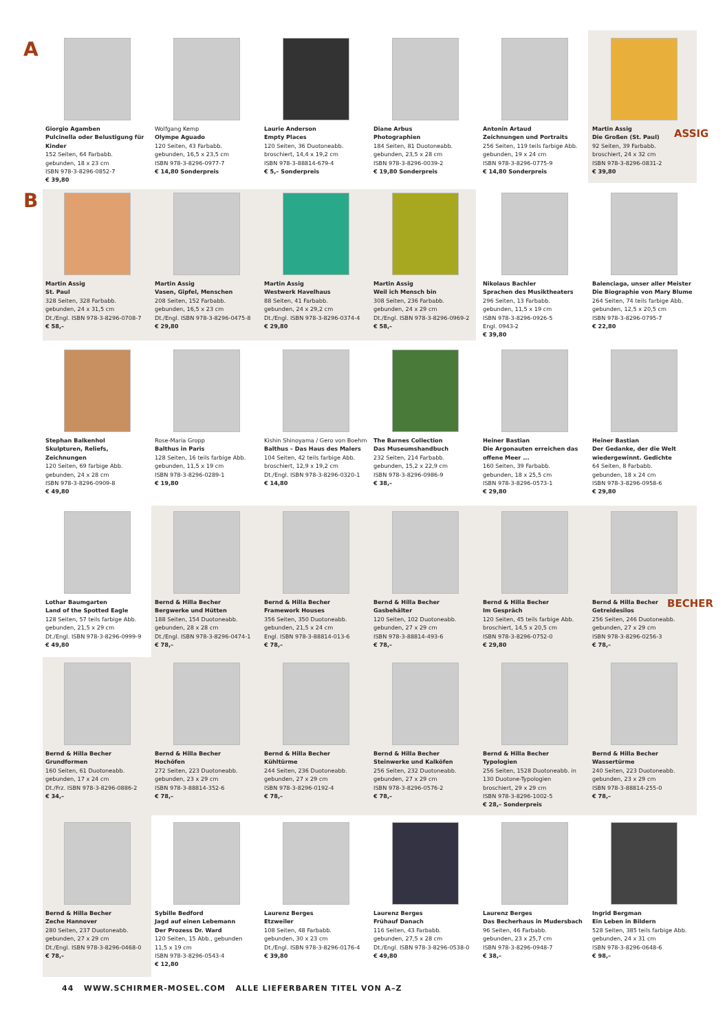A
Giorgio Agamben
Pulcinella oder Belustigung für Kinder
152 Seiten, 64 Farbabb.
gebunden, 18 x 23 cm
ISBN 978-3-8296-0852-7
€ 39,80
Wolfgang Kemp
Olympe Aguado
120 Seiten, 43 Farbabb.
gebunden, 16,5 x 23,5 cm
ISBN 978-3-8296-0977-7
€ 14,80 Sonderpreis
Laurie Anderson
Empty Places
120 Seiten, 36 Duotoneabb.
broschiert, 14,4 x 19,2 cm
ISBN 978-3-88814-679-4
€ 5,– Sonderpreis
Diane Arbus
Photographien
184 Seiten, 81 Duotoneabb.
gebunden, 23,5 x 28 cm
ISBN 978-3-8296-0039-2
€ 19,80 Sonderpreis
Antonin Artaud
Zeichnungen und Portraits
256 Seiten, 119 teils farbige Abb.
gebunden, 19 x 24 cm
ISBN 978-3-8296-0775-9
€ 14,80 Sonderpreis
Martin Assig
Die Großen (St. Paul)
92 Seiten, 39 Farbabb.
broschiert, 24 x 32 cm
ISBN 978-3-8296-0831-2
€ 39,80
ASSIG
B
Martin Assig
St. Paul
328 Seiten, 328 Farbabb.
gebunden, 24 x 31,5 cm
Dt./Engl. ISBN 978-3-8296-0708-7
€ 58,–
Martin Assig
Vasen, Gipfel, Menschen
208 Seiten, 152 Farbabb.
gebunden, 16,5 x 23 cm
Dt./Engl. ISBN 978-3-8296-0475-8
€ 29,80
Martin Assig
Westwerk Havelhaus
88 Seiten, 41 Farbabb.
gebunden, 24 x 29,2 cm
Dt./Engl. ISBN 978-3-8296-0374-4
€ 29,80
Martin Assig
Weil ich Mensch bin
308 Seiten, 236 Farbabb.
gebunden, 24 x 29 cm
Dt./Engl. ISBN 978-3-8296-0969-2
€ 58,–
Nikolaus Bachler
Sprachen des Musiktheaters
296 Seiten, 13 Farbabb.
gebunden, 11,5 x 19 cm
ISBN 978-3-8296-0926-5
Engl. 0943-2
€ 39,80
Balenciaga, unser aller Meister
Die Biographie von Mary Blume
264 Seiten, 74 teils farbige Abb.
gebunden, 12,5 x 20,5 cm
ISBN 978-3-8296-0795-7
€ 22,80
Stephan Balkenhol
Skulpturen, Reliefs, Zeichnungen
120 Seiten, 69 farbige Abb.
gebunden, 24 x 28 cm
ISBN 978-3-8296-0909-8
€ 49,80
Rose-Maria Gropp
Balthus in Paris
128 Seiten, 16 teils farbige Abb.
gebunden, 11,5 x 19 cm
ISBN 978-3-8296-0289-1
€ 19,80
Kishin Shinoyama / Gero von Boehm
Balthus – Das Haus des Malers
104 Seiten, 42 teils farbige Abb.
broschiert, 12,9 x 19,2 cm
Dt./Engl. ISBN 978-3-8296-0320-1
€ 14,80
The Barnes Collection
Das Museumshandbuch
232 Seiten, 214 Farbabb.
gebunden, 15,2 x 22,9 cm
ISBN 978-3-8296-0986-9
€ 38,–
Heiner Bastian
Die Argonauten erreichen das offene Meer ...
160 Seiten, 39 Farbabb.
gebunden, 18 x 25,5 cm
ISBN 978-3-8296-0573-1
€ 29,80
Heiner Bastian
Der Gedanke, der die Welt wiedergewinnt. Gedichte
64 Seiten, 8 Farbabb.
gebunden, 18 x 24 cm
ISBN 978-3-8296-0958-6
€ 29,80
Lothar Baumgarten
Land of the Spotted Eagle
128 Seiten, 57 teils farbige Abb.
gebunden, 21,5 x 29 cm
Dt./Engl. ISBN 978-3-8296-0999-9
€ 49,80
Bernd & Hilla Becher
Bergwerke und Hütten
188 Seiten, 154 Duotoneabb.
gebunden, 28 x 28 cm
Dt./Engl. ISBN 978-3-8296-0474-1
€ 78,–
Bernd & Hilla Becher
Framework Houses
356 Seiten, 350 Duotoneabb.
gebunden, 21,5 x 24 cm
Engl. ISBN 978-3-88814-013-6
€ 78,–
Bernd & Hilla Becher
Gasbehälter
120 Seiten, 102 Duotoneabb.
gebunden, 27 x 29 cm
ISBN 978-3-88814-493-6
€ 78,–
Bernd & Hilla Becher
Im Gespräch
120 Seiten, 45 teils farbige Abb.
broschiert, 14,5 x 20,5 cm
ISBN 978-3-8296-0752-0
€ 29,80
Bernd & Hilla Becher
Getreidesilos
256 Seiten, 246 Duotoneabb.
gebunden, 27 x 29 cm
ISBN 978-3-8296-0256-3
€ 78,–
BECHER
Bernd & Hilla Becher
Grundformen
160 Seiten, 61 Duotoneabb.
gebunden, 17 x 24 cm
Dt./Frz. ISBN 978-3-8296-0886-2
€ 34,–
Bernd & Hilla Becher
Hochöfen
272 Seiten, 223 Duotoneabb.
gebunden, 23 x 29 cm
ISBN 978-3-88814-352-6
€ 78,–
Bernd & Hilla Becher
Kühltürme
244 Seiten, 236 Duotoneabb.
gebunden, 27 x 29 cm
ISBN 978-3-8296-0192-4
€ 78,–
Bernd & Hilla Becher
Steinwerke und Kalköfen
256 Seiten, 232 Duotoneabb.
gebunden, 27 x 29 cm
ISBN 978-3-8296-0576-2
€ 78,–
Bernd & Hilla Becher
Typologien
256 Seiten, 1528 Duotoneabb. in 130 Duotone-Typologien
broschiert, 29 x 29 cm
ISBN 978-3-8296-1002-5
€ 28,– Sonderpreis
Bernd & Hilla Becher
Wassertürme
240 Seiten, 223 Duotoneabb.
gebunden, 23 x 29 cm
ISBN 978-3-88814-255-0
€ 78,–
Bernd & Hilla Becher
Zeche Hannover
280 Seiten, 237 Duotoneabb.
gebunden, 27 x 29 cm
Dt./Engl. ISBN 978-3-8296-0468-0
€ 78,–
Sybille Bedford
Jagd auf einen Lebemann
Der Prozess Dr. Ward
120 Seiten, 15 Abb., gebunden
11,5 x 19 cm
ISBN 978-3-8296-0543-4
€ 12,80
Laurenz Berges
Etzweiler
108 Seiten, 48 Farbabb.
gebunden, 30 x 23 cm
Dt./Engl. ISBN 978-3-8296-0176-4
€ 39,80
Laurenz Berges
Frühauf Danach
116 Seiten, 43 Farbabb.
gebunden, 27,5 x 28 cm
Dt./Engl. ISBN 978-3-8296-0538-0
€ 49,80
Laurenz Berges
Das Becherhaus in Mudersbach
96 Seiten, 46 Farbabb.
gebunden, 23 x 25,7 cm
ISBN 978-3-8296-0948-7
€ 38,–
Ingrid Bergman
Ein Leben in Bildern
528 Seiten, 385 teils farbige Abb.
gebunden, 24 x 31 cm
ISBN 978-3-8296-0648-6
€ 98,–
44 WWW.SCHIRMER-MOSEL.COM ALLE LIEFERBAREN TITEL VON A–Z